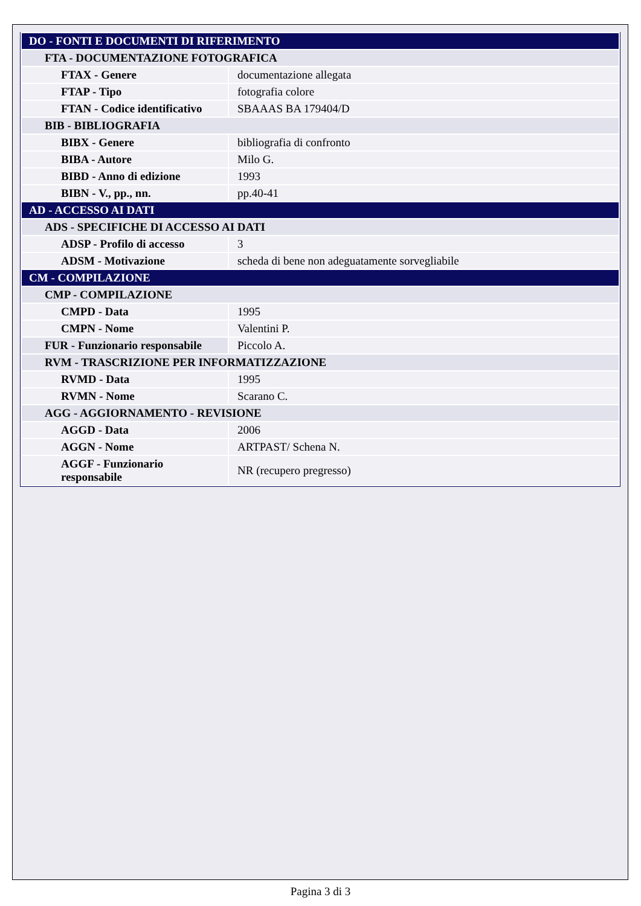| DO - FONTI E DOCUMENTI DI RIFERIMENTO | |
| FTA - DOCUMENTAZIONE FOTOGRAFICA | |
| FTAX - Genere | documentazione allegata |
| FTAP - Tipo | fotografia colore |
| FTAN - Codice identificativo | SBAAAS BA 179404/D |
| BIB - BIBLIOGRAFIA | |
| BIBX - Genere | bibliografia di confronto |
| BIBA - Autore | Milo G. |
| BIBD - Anno di edizione | 1993 |
| BIBN - V., pp., nn. | pp.40-41 |
| AD - ACCESSO AI DATI | |
| ADS - SPECIFICHE DI ACCESSO AI DATI | |
| ADSP - Profilo di accesso | 3 |
| ADSM - Motivazione | scheda di bene non adeguatamente sorvegliabile |
| CM - COMPILAZIONE | |
| CMP - COMPILAZIONE | |
| CMPD - Data | 1995 |
| CMPN - Nome | Valentini P. |
| FUR - Funzionario responsabile | Piccolo A. |
| RVM - TRASCRIZIONE PER INFORMATIZZAZIONE | |
| RVMD - Data | 1995 |
| RVMN - Nome | Scarano C. |
| AGG - AGGIORNAMENTO - REVISIONE | |
| AGGD - Data | 2006 |
| AGGN - Nome | ARTPAST/ Schena N. |
| AGGF - Funzionario responsabile | NR (recupero pregresso) |
Pagina 3 di 3